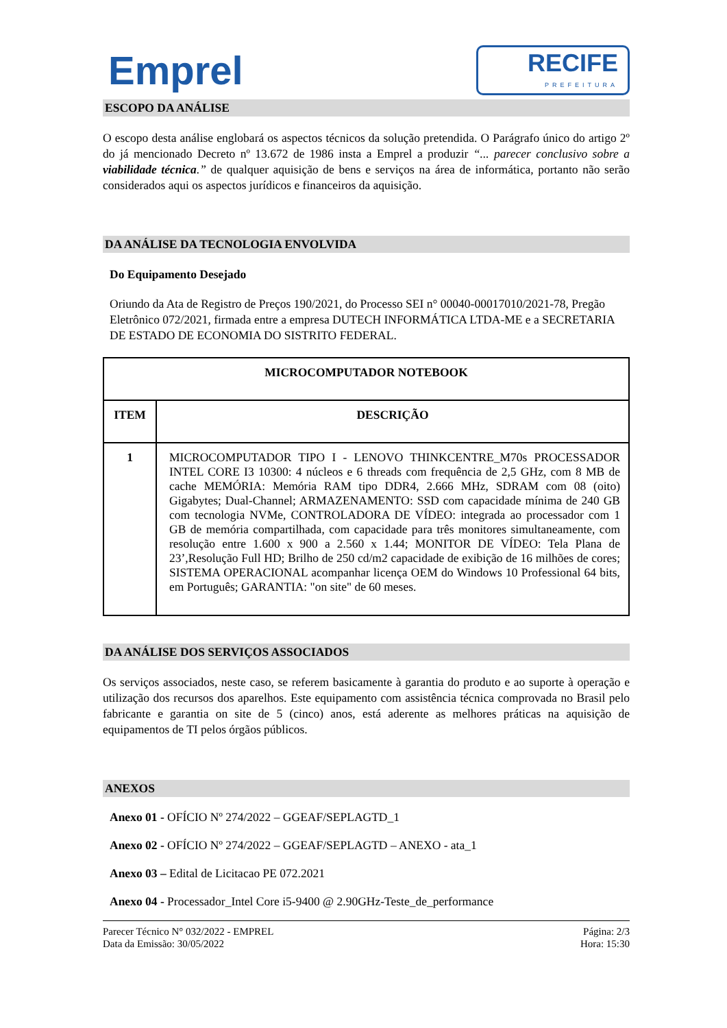Emprel
RECIFE
PREFEITURA
ESCOPO DA ANÁLISE
O escopo desta análise englobará os aspectos técnicos da solução pretendida. O Parágrafo único do artigo 2º do já mencionado Decreto nº 13.672 de 1986 insta a Emprel a produzir “... parecer conclusivo sobre a viabilidade técnica.” de qualquer aquisição de bens e serviços na área de informática, portanto não serão considerados aqui os aspectos jurídicos e financeiros da aquisição.
DA ANÁLISE DA TECNOLOGIA ENVOLVIDA
Do Equipamento Desejado
Oriundo da Ata de Registro de Preços 190/2021, do Processo SEI n° 00040-00017010/2021-78, Pregão Eletrônico 072/2021, firmada entre a empresa DUTECH INFORMÁTICA LTDA-ME e a SECRETARIA DE ESTADO DE ECONOMIA DO SISTRITO FEDERAL.
| MICROCOMPUTADOR NOTEBOOK | |
| --- | --- |
| ITEM | DESCRIÇÃO |
| 1 | MICROCOMPUTADOR TIPO I - LENOVO THINKCENTRE_M70s PROCESSADOR INTEL CORE I3 10300: 4 núcleos e 6 threads com frequência de 2,5 GHz, com 8 MB de cache MEMÓRIA: Memória RAM tipo DDR4, 2.666 MHz, SDRAM com 08 (oito) Gigabytes; Dual-Channel; ARMAZENAMENTO: SSD com capacidade mínima de 240 GB com tecnologia NVMe, CONTROLADORA DE VÍDEO: integrada ao processador com 1 GB de memória compartilhada, com capacidade para três monitores simultaneamente, com resolução entre 1.600 x 900 a 2.560 x 1.44; MONITOR DE VÍDEO: Tela Plana de 23’,Resolução Full HD; Brilho de 250 cd/m2 capacidade de exibição de 16 milhões de cores; SISTEMA OPERACIONAL acompanhar licença OEM do Windows 10 Professional 64 bits, em Português; GARANTIA: "on site" de 60 meses. |
DA ANÁLISE DOS SERVIÇOS ASSOCIADOS
Os serviços associados, neste caso, se referem basicamente à garantia do produto e ao suporte à operação e utilização dos recursos dos aparelhos. Este equipamento com assistência técnica comprovada no Brasil pelo fabricante e garantia on site de 5 (cinco) anos, está aderente as melhores práticas na aquisição de equipamentos de TI pelos órgãos públicos.
ANEXOS
Anexo 01 - OFÍCIO Nº 274/2022 – GGEAF/SEPLAGTD_1
Anexo 02 - OFÍCIO Nº 274/2022 – GGEAF/SEPLAGTD – ANEXO - ata_1
Anexo 03 – Edital de Licitacao PE 072.2021
Anexo 04 - Processador_Intel Core i5-9400 @ 2.90GHz-Teste_de_performance
Parecer Técnico N° 032/2022 - EMPREL
Data da Emissão: 30/05/2022
Página: 2/3
Hora: 15:30